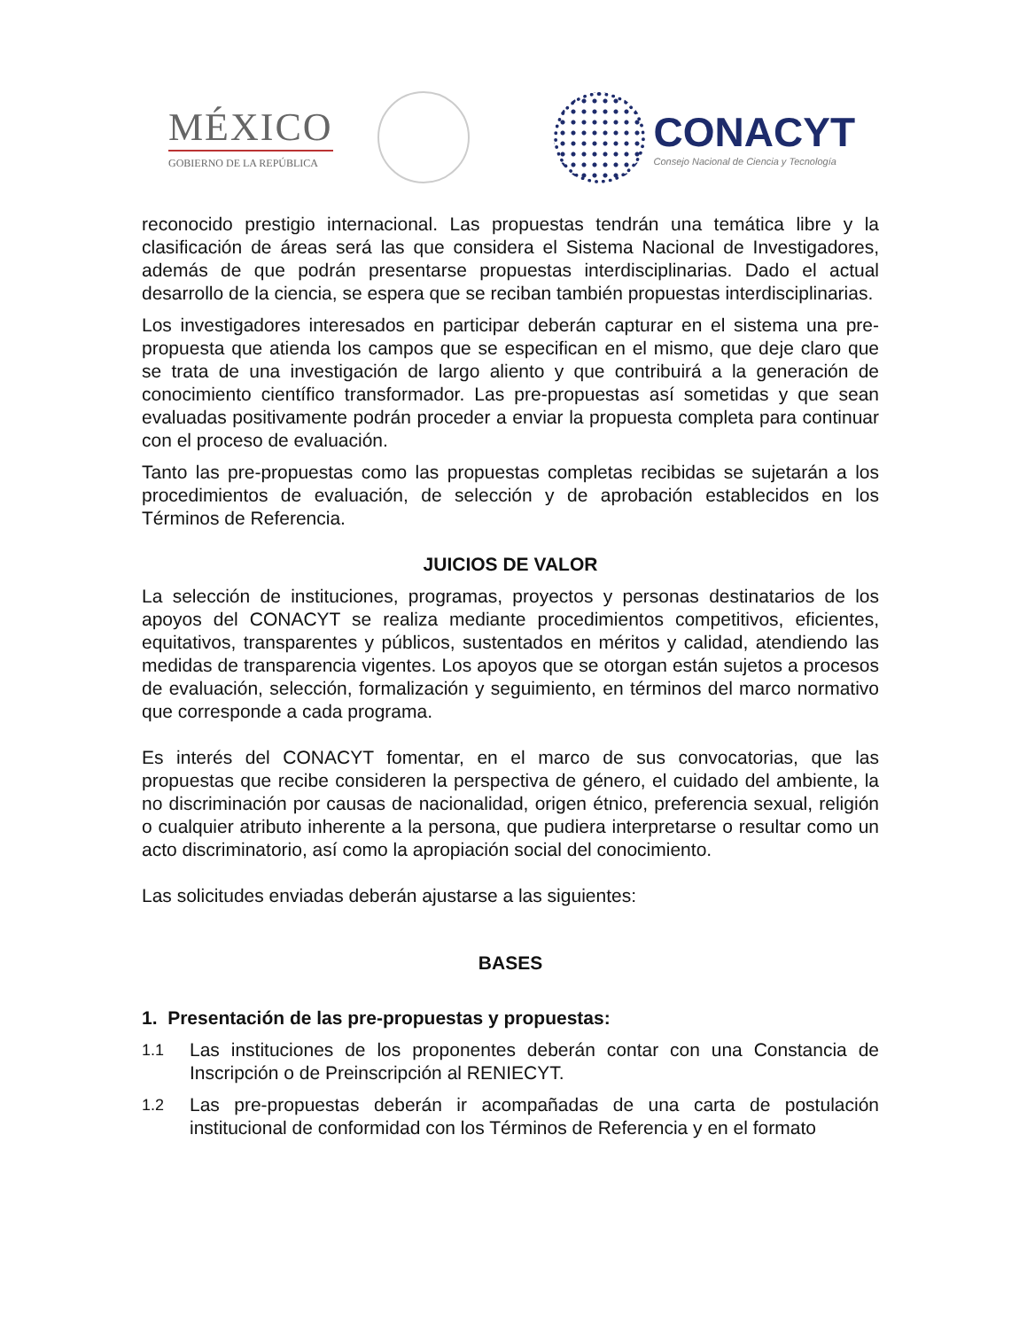MÉXICO
GOBIERNO DE LA REPÚBLICA
CONACYT
Consejo Nacional de Ciencia y Tecnología
reconocido prestigio internacional. Las propuestas tendrán una temática libre y la clasificación de áreas será las que considera el Sistema Nacional de Investigadores, además de que podrán presentarse propuestas interdisciplinarias. Dado el actual desarrollo de la ciencia, se espera que se reciban también propuestas interdisciplinarias.
Los investigadores interesados en participar deberán capturar en el sistema una pre-propuesta que atienda los campos que se especifican en el mismo, que deje claro que se trata de una investigación de largo aliento y que contribuirá a la generación de conocimiento científico transformador. Las pre-propuestas así sometidas y que sean evaluadas positivamente podrán proceder a enviar la propuesta completa para continuar con el proceso de evaluación.
Tanto las pre-propuestas como las propuestas completas recibidas se sujetarán a los procedimientos de evaluación, de selección y de aprobación establecidos en los Términos de Referencia.
JUICIOS DE VALOR
La selección de instituciones, programas, proyectos y personas destinatarios de los apoyos del CONACYT se realiza mediante procedimientos competitivos, eficientes, equitativos, transparentes y públicos, sustentados en méritos y calidad, atendiendo las medidas de transparencia vigentes. Los apoyos que se otorgan están sujetos a procesos de evaluación, selección, formalización y seguimiento, en términos del marco normativo que corresponde a cada programa.
Es interés del CONACYT fomentar, en el marco de sus convocatorias, que las propuestas que recibe consideren la perspectiva de género, el cuidado del ambiente, la no discriminación por causas de nacionalidad, origen étnico, preferencia sexual, religión o cualquier atributo inherente a la persona, que pudiera interpretarse o resultar como un acto discriminatorio, así como la apropiación social del conocimiento.
Las solicitudes enviadas deberán ajustarse a las siguientes:
BASES
1. Presentación de las pre-propuestas y propuestas:
1.1
Las instituciones de los proponentes deberán contar con una Constancia de Inscripción o de Preinscripción al RENIECYT.
1.2
Las pre-propuestas deberán ir acompañadas de una carta de postulación institucional de conformidad con los Términos de Referencia y en el formato